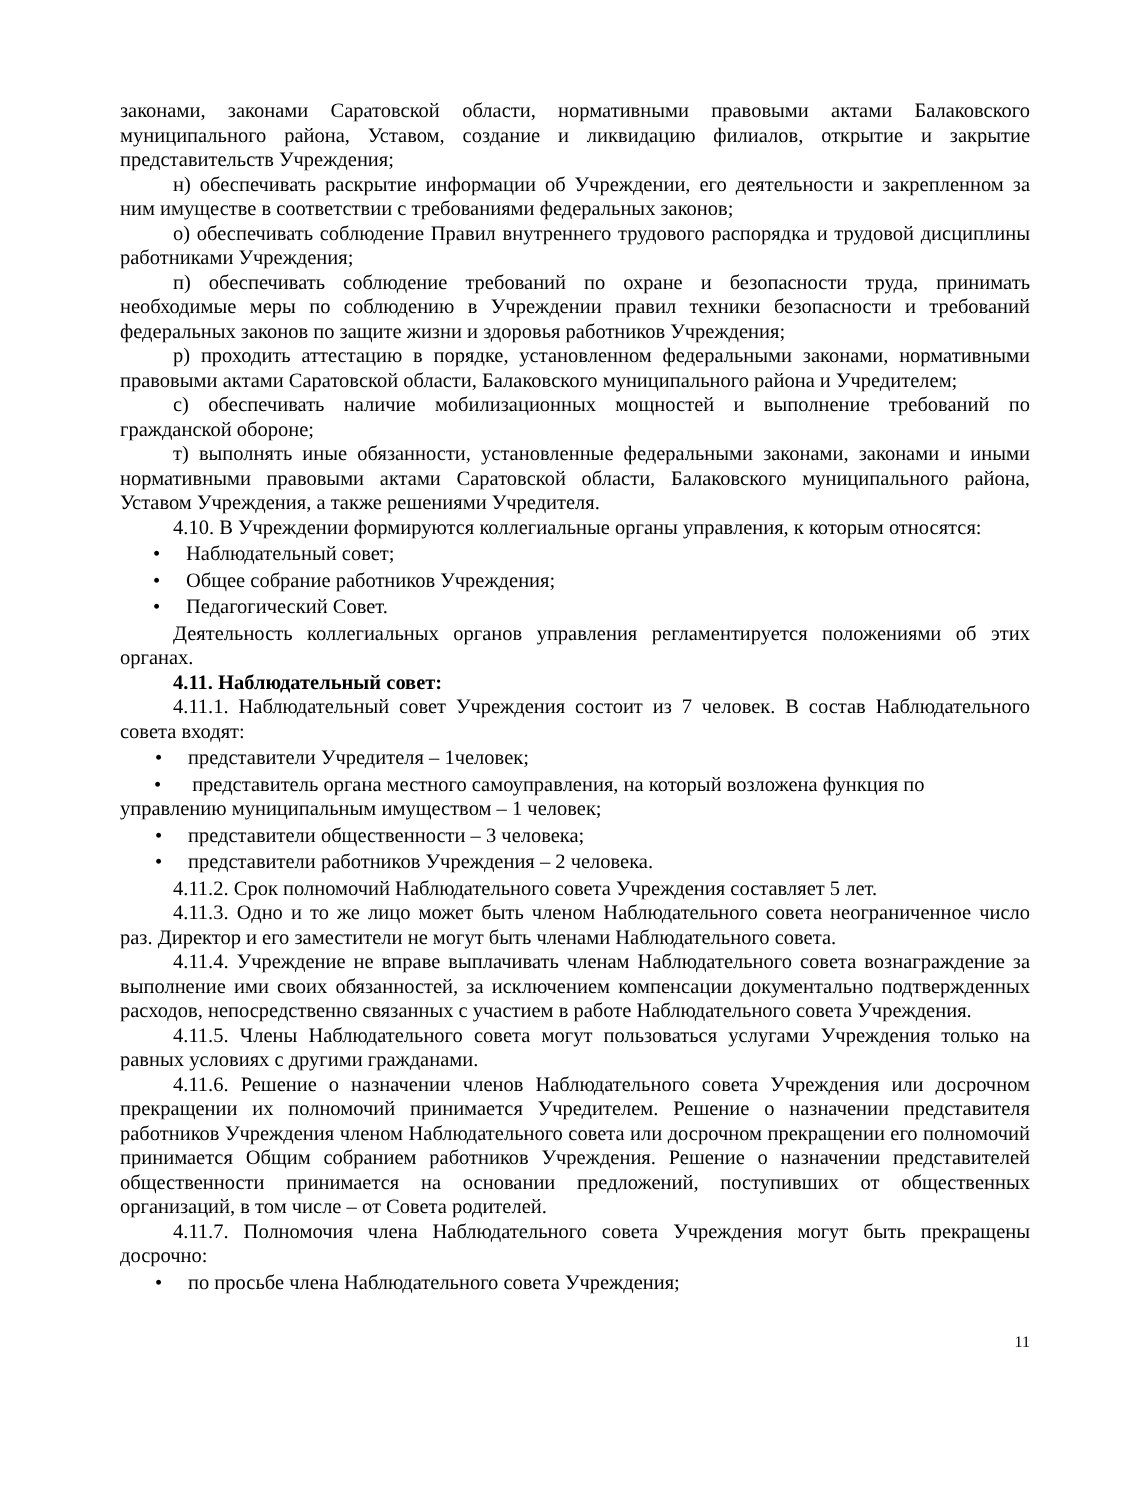законами, законами Саратовской области, нормативными правовыми актами Балаковского муниципального района, Уставом, создание и ликвидацию филиалов, открытие и закрытие представительств Учреждения;
н) обеспечивать раскрытие информации об Учреждении, его деятельности и закрепленном за ним имуществе в соответствии с требованиями федеральных законов;
о) обеспечивать соблюдение Правил внутреннего трудового распорядка и трудовой дисциплины работниками Учреждения;
п) обеспечивать соблюдение требований по охране и безопасности труда, принимать необходимые меры по соблюдению в Учреждении правил техники безопасности и требований федеральных законов по защите жизни и здоровья работников Учреждения;
р) проходить аттестацию в порядке, установленном федеральными законами, нормативными правовыми актами Саратовской области, Балаковского муниципального района и Учредителем;
с) обеспечивать наличие мобилизационных мощностей и выполнение требований по гражданской обороне;
т) выполнять иные обязанности, установленные федеральными законами, законами и иными нормативными правовыми актами Саратовской области, Балаковского муниципального района, Уставом Учреждения, а также решениями Учредителя.
4.10. В Учреждении формируются коллегиальные органы управления, к которым относятся:
• Наблюдательный совет;
• Общее собрание работников Учреждения;
• Педагогический Совет.
Деятельность коллегиальных органов управления регламентируется положениями об этих органах.
4.11. Наблюдательный совет:
4.11.1. Наблюдательный совет Учреждения состоит из 7 человек. В состав Наблюдательного совета входят:
• представители Учредителя – 1человек;
• представитель органа местного самоуправления, на который возложена функция по управлению муниципальным имуществом – 1 человек;
• представители общественности – 3 человека;
• представители работников Учреждения – 2 человека.
4.11.2. Срок полномочий Наблюдательного совета Учреждения составляет 5 лет.
4.11.3. Одно и то же лицо может быть членом Наблюдательного совета неограниченное число раз. Директор и его заместители не могут быть членами Наблюдательного совета.
4.11.4. Учреждение не вправе выплачивать членам Наблюдательного совета вознаграждение за выполнение ими своих обязанностей, за исключением компенсации документально подтвержденных расходов, непосредственно связанных с участием в работе Наблюдательного совета Учреждения.
4.11.5. Члены Наблюдательного совета могут пользоваться услугами Учреждения только на равных условиях с другими гражданами.
4.11.6. Решение о назначении членов Наблюдательного совета Учреждения или досрочном прекращении их полномочий принимается Учредителем. Решение о назначении представителя работников Учреждения членом Наблюдательного совета или досрочном прекращении его полномочий принимается Общим собранием работников Учреждения. Решение о назначении представителей общественности принимается на основании предложений, поступивших от общественных организаций, в том числе – от Совета родителей.
4.11.7. Полномочия члена Наблюдательного совета Учреждения могут быть прекращены досрочно:
• по просьбе члена Наблюдательного совета Учреждения;
11